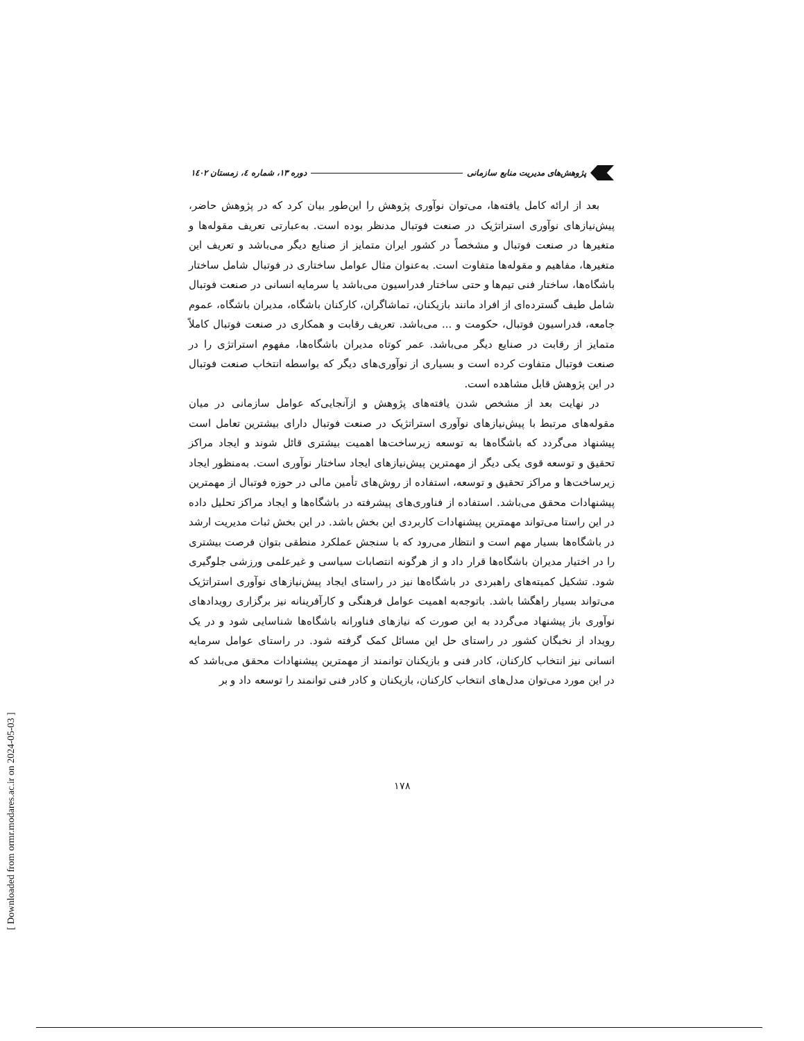[ Downloaded from ormr.modares.ac.ir on 2024-05-03 ]
پژوهش‌های مدیریت منابع سازمانی دوره ۱۳، شماره ٤، زمستان ۱٤۰۲
بعد از ارائه کامل یافته‌ها، می‌توان نوآوری پژوهش را این‌طور بیان کرد که در پژوهش حاضر، پیش‌نیازهای نوآوری استراتژیک در صنعت فوتبال مدنظر بوده است. به‌عبارتی تعریف مقوله‌ها و متغیرها در صنعت فوتبال و مشخصاً در کشور ایران متمایز از صنایع دیگر می‌باشد و تعریف این متغیرها، مفاهیم و مقوله‌ها متفاوت است. به‌عنوان مثال عوامل ساختاری در فوتبال شامل ساختار باشگاه‌ها، ساختار فنی تیم‌ها و حتی ساختار فدراسیون می‌باشد یا سرمایه انسانی در صنعت فوتبال شامل طیف گسترده‌ای از افراد مانند بازیکنان، تماشاگران، کارکنان باشگاه، مدیران باشگاه، عموم جامعه، فدراسیون فوتبال، حکومت و ... می‌باشد. تعریف رقابت و همکاری در صنعت فوتبال کاملاً متمایز از رقابت در صنایع دیگر می‌باشد. عمر کوتاه مدیران باشگاه‌ها، مفهوم استراتژی را در صنعت فوتبال متفاوت کرده است و بسیاری از نوآوری‌های دیگر که بواسطه انتخاب صنعت فوتبال در این پژوهش قابل مشاهده است.
در نهایت بعد از مشخص شدن یافته‌های پژوهش و ازآنجایی‌که عوامل سازمانی در میان مقوله‌های مرتبط با پیش‌نیازهای نوآوری استراتژیک در صنعت فوتبال دارای بیشترین تعامل است پیشنهاد می‌گردد که باشگاه‌ها به توسعه زیرساخت‌ها اهمیت بیشتری قائل شوند و ایجاد مراکز تحقیق و توسعه قوی یکی دیگر از مهمترین پیش‌نیازهای ایجاد ساختار نوآوری است. به‌منظور ایجاد زیرساخت‌ها و مراکز تحقیق و توسعه، استفاده از روش‌های تأمین مالی در حوزه فوتبال از مهمترین پیشنهادات محقق می‌باشد. استفاده از فناوری‌های پیشرفته در باشگاه‌ها و ایجاد مراکز تحلیل داده در این راستا می‌تواند مهمترین پیشنهادات کاربردی این بخش باشد. در این بخش ثبات مدیریت ارشد در باشگاه‌ها بسیار مهم است و انتظار می‌رود که با سنجش عملکرد منطقی بتوان فرصت بیشتری را در اختیار مدیران باشگاه‌ها قرار داد و از هرگونه انتصابات سیاسی و غیرعلمی ورزشی جلوگیری شود. تشکیل کمیته‌های راهبردی در باشگاه‌ها نیز در راستای ایجاد پیش‌نیازهای نوآوری استراتژیک می‌تواند بسیار راهگشا باشد. باتوجه‌به اهمیت عوامل فرهنگی و کارآفرینانه نیز برگزاری رویدادهای نوآوری باز پیشنهاد می‌گردد به این صورت که نیازهای فناورانه باشگاه‌ها شناسایی شود و در یک رویداد از نخبگان کشور در راستای حل این مسائل کمک گرفته شود. در راستای عوامل سرمایه انسانی نیز انتخاب کارکنان، کادر فنی و بازیکنان توانمند از مهمترین پیشنهادات محقق می‌باشد که در این مورد می‌توان مدل‌های انتخاب کارکنان، بازیکنان و کادر فنی توانمند را توسعه داد و بر
۱۷۸